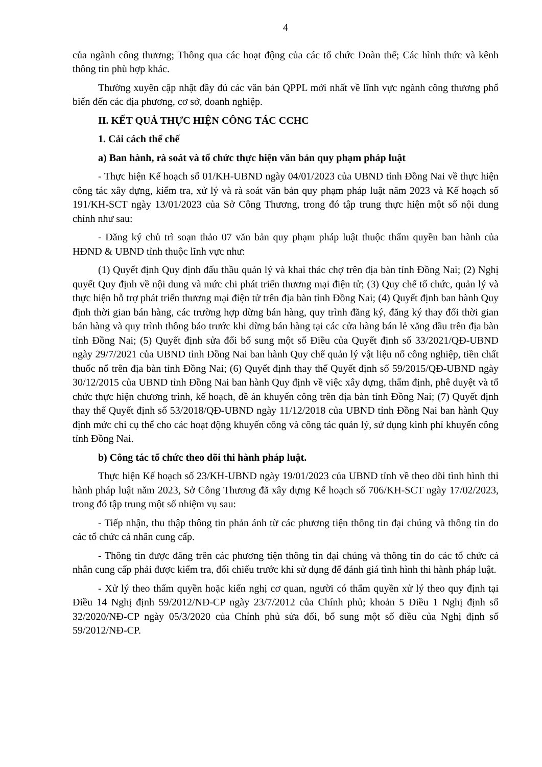4
của ngành công thương; Thông qua các hoạt động của các tổ chức Đoàn thể; Các hình thức và kênh thông tin phù hợp khác.
Thường xuyên cập nhật đầy đủ các văn bản QPPL mới nhất về lĩnh vực ngành công thương phổ biến đến các địa phương, cơ sở, doanh nghiệp.
II. KẾT QUẢ THỰC HIỆN CÔNG TÁC CCHC
1. Cải cách thể chế
a) Ban hành, rà soát và tổ chức thực hiện văn bản quy phạm pháp luật
- Thực hiện Kế hoạch số 01/KH-UBND ngày 04/01/2023 của UBND tỉnh Đồng Nai về thực hiện công tác xây dựng, kiểm tra, xử lý và rà soát văn bản quy phạm pháp luật năm 2023 và Kế hoạch số 191/KH-SCT ngày 13/01/2023 của Sở Công Thương, trong đó tập trung thực hiện một số nội dung chính như sau:
- Đăng ký chủ trì soạn thảo 07 văn bản quy phạm pháp luật thuộc thẩm quyền ban hành của HĐND & UBND tỉnh thuộc lĩnh vực như:
(1) Quyết định Quy định đấu thầu quản lý và khai thác chợ trên địa bàn tỉnh Đồng Nai; (2) Nghị quyết Quy định về nội dung và mức chi phát triển thương mại điện tử; (3) Quy chế tổ chức, quản lý và thực hiện hỗ trợ phát triển thương mại điện tử trên địa bàn tỉnh Đồng Nai; (4) Quyết định ban hành Quy định thời gian bán hàng, các trường hợp dừng bán hàng, quy trình đăng ký, đăng ký thay đổi thời gian bán hàng và quy trình thông báo trước khi dừng bán hàng tại các cửa hàng bán lẻ xăng dầu trên địa bàn tỉnh Đồng Nai; (5) Quyết định sửa đổi bổ sung một số Điều của Quyết định số 33/2021/QĐ-UBND ngày 29/7/2021 của UBND tỉnh Đồng Nai ban hành Quy chế quản lý vật liệu nổ công nghiệp, tiền chất thuốc nổ trên địa bàn tỉnh Đồng Nai; (6) Quyết định thay thế Quyết định số 59/2015/QĐ-UBND ngày 30/12/2015 của UBND tỉnh Đồng Nai ban hành Quy định về việc xây dựng, thẩm định, phê duyệt và tổ chức thực hiện chương trình, kế hoạch, đề án khuyến công trên địa bàn tỉnh Đồng Nai; (7) Quyết định thay thế Quyết định số 53/2018/QĐ-UBND ngày 11/12/2018 của UBND tỉnh Đồng Nai ban hành Quy định mức chi cụ thể cho các hoạt động khuyến công và công tác quản lý, sử dụng kinh phí khuyến công tỉnh Đồng Nai.
b) Công tác tổ chức theo dõi thi hành pháp luật.
Thực hiện Kế hoạch số 23/KH-UBND ngày 19/01/2023 của UBND tỉnh về theo dõi tình hình thi hành pháp luật năm 2023, Sở Công Thương đã xây dựng Kế hoạch số 706/KH-SCT ngày 17/02/2023, trong đó tập trung một số nhiệm vụ sau:
- Tiếp nhận, thu thập thông tin phản ánh từ các phương tiện thông tin đại chúng và thông tin do các tổ chức cá nhân cung cấp.
- Thông tin được đăng trên các phương tiện thông tin đại chúng và thông tin do các tổ chức cá nhân cung cấp phải được kiểm tra, đối chiếu trước khi sử dụng để đánh giá tình hình thi hành pháp luật.
- Xử lý theo thẩm quyền hoặc kiến nghị cơ quan, người có thẩm quyền xử lý theo quy định tại Điều 14 Nghị định 59/2012/NĐ-CP ngày 23/7/2012 của Chính phủ; khoản 5 Điều 1 Nghị định số 32/2020/NĐ-CP ngày 05/3/2020 của Chính phủ sửa đổi, bổ sung một số điều của Nghị định số 59/2012/NĐ-CP.